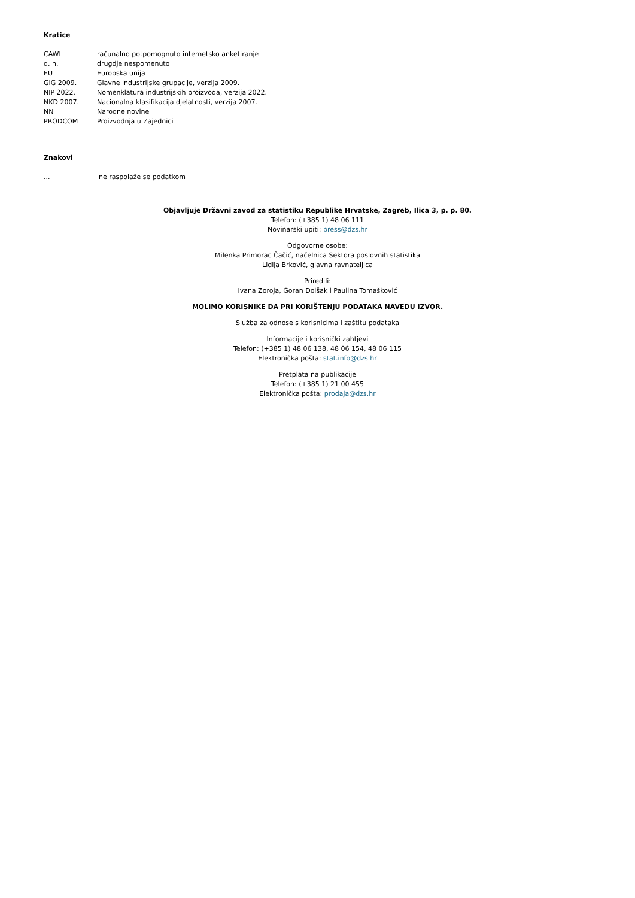Kratice
| CAWI | računalno potpomognuto internetsko anketiranje |
| d. n. | drugdje nespomenuto |
| EU | Europska unija |
| GIG 2009. | Glavne industrijske grupacije, verzija 2009. |
| NIP 2022. | Nomenklatura industrijskih proizvoda, verzija 2022. |
| NKD 2007. | Nacionalna klasifikacija djelatnosti, verzija 2007. |
| NN | Narodne novine |
| PRODCOM | Proizvodnja u Zajednici |
Znakovi
| ... | ne raspolaže se podatkom |
Objavljuje Državni zavod za statistiku Republike Hrvatske, Zagreb, Ilica 3, p. p. 80.
Telefon: (+385 1) 48 06 111
Novinarski upiti: press@dzs.hr
Odgovorne osobe:
Milenka Primorac Čačić, načelnica Sektora poslovnih statistika
Lidija Brković, glavna ravnateljica
Priredili:
Ivana Zoroja, Goran Dolšak i Paulina Tomašković
MOLIMO KORISNIKE DA PRI KORIŠTENJU PODATAKA NAVEDU IZVOR.
Služba za odnose s korisnicima i zaštitu podataka
Informacije i korisnički zahtjevi
Telefon: (+385 1) 48 06 138, 48 06 154, 48 06 115
Elektronička pošta: stat.info@dzs.hr
Pretplata na publikacije
Telefon: (+385 1) 21 00 455
Elektronička pošta: prodaja@dzs.hr